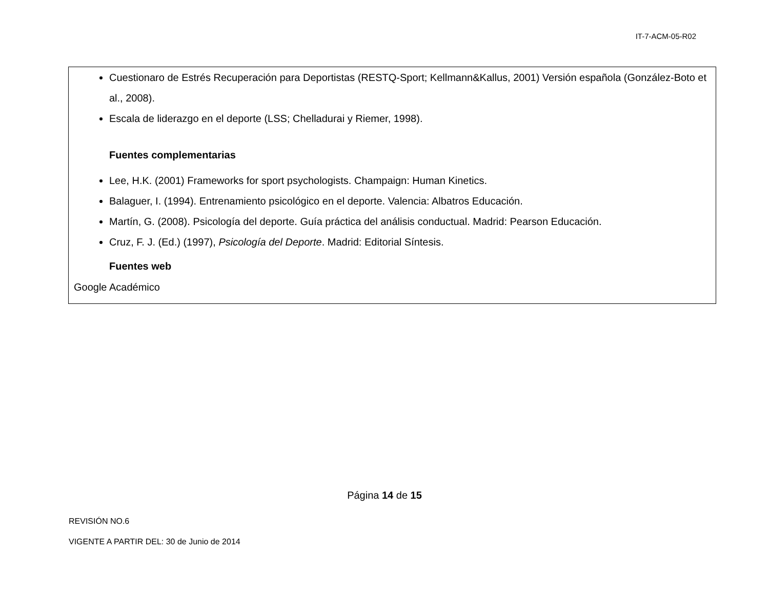IT-7-ACM-05-R02
Cuestionaro de Estrés Recuperación para Deportistas (RESTQ-Sport; Kellmann&Kallus, 2001) Versión española (González-Boto et al., 2008).
Escala de liderazgo en el deporte (LSS; Chelladurai y Riemer, 1998).
Fuentes complementarias
Lee, H.K. (2001) Frameworks for sport psychologists. Champaign: Human Kinetics.
Balaguer, I. (1994). Entrenamiento psicológico en el deporte. Valencia: Albatros Educación.
Martín, G. (2008). Psicología del deporte. Guía práctica del análisis conductual. Madrid: Pearson Educación.
Cruz, F. J. (Ed.) (1997), Psicología del Deporte. Madrid: Editorial Síntesis.
Fuentes web
Google Académico
Página 14 de 15
REVISIÓN NO.6
VIGENTE A PARTIR DEL: 30 de Junio de 2014